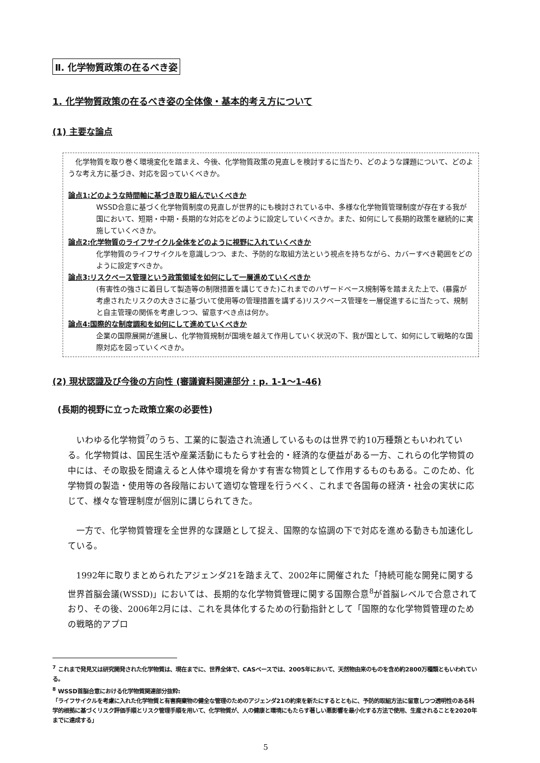Ⅱ. 化学物質政策の在るべき姿
1. 化学物質政策の在るべき姿の全体像・基本的考え方について
(1) 主要な論点
　化学物質を取り巻く環境変化を踏まえ、今後、化学物質政策の見直しを検討するに当たり、どのような課題について、どのような考え方に基づき、対応を図っていくべきか。
論点1:どのような時間軸に基づき取り組んでいくべきか
WSSD合意に基づく化学物質制度の見直しが世界的にも検討されている中、多様な化学物質管理制度が存在する我が国において、短期・中期・長期的な対応をどのように設定していくべきか。また、如何にして長期的政策を継続的に実施していくべきか。
論点2:化学物質のライフサイクル全体をどのように視野に入れていくべきか
化学物質のライフサイクルを意識しつつ、また、予防的な取組方法という視点を持ちながら、カバーすべき範囲をどのように設定すべきか。
論点3:リスクベース管理という政策領域を如何にして一層進めていくべきか
(有害性の強さに着目して製造等の制限措置を講じてきた)これまでのハザードベース規制等を踏まえた上で、(暴露が考慮されたリスクの大きさに基づいて使用等の管理措置を講ずる)リスクベース管理を一層促進するに当たって、規制と自主管理の関係を考慮しつつ、留意すべき点は何か。
論点4:国際的な制度調和を如何にして進めていくべきか
企業の国際展開が進展し、化学物質規制が国境を越えて作用していく状況の下、我が国として、如何にして戦略的な国際対応を図っていくべきか。
(2) 現状認識及び今後の方向性 (審議資料関連部分 : p. 1-1〜1-46)
(長期的視野に立った政策立案の必要性)
いわゆる化学物質<sup>7</sup>のうち、工業的に製造され流通しているものは世界で約10万種類ともいわれている。化学物質は、国民生活や産業活動にもたらす社会的・経済的な便益がある一方、これらの化学物質の中には、その取扱を間違えると人体や環境を脅かす有害な物質として作用するものもある。このため、化学物質の製造・使用等の各段階において適切な管理を行うべく、これまで各国毎の経済・社会の実状に応じて、様々な管理制度が個別に講じられてきた。
一方で、化学物質管理を全世界的な課題として捉え、国際的な協調の下で対応を進める動きも加速化している。
1992年に取りまとめられたアジェンダ21を踏まえて、2002年に開催された「持続可能な開発に関する世界首脳会議(WSSD)」においては、長期的な化学物質管理に関する国際合意<sup>8</sup>が首脳レベルで合意されており、その後、2006年2月には、これを具体化するための行動指針として「国際的な化学物質管理のための戦略的アプロ
<sup>7</sup> これまで発見又は研究開発された化学物質は、現在までに、世界全体で、CASベースでは、2005年において、天然物由来のものを含め約2800万種類ともいわれている。
<sup>8</sup> WSSD首脳合意における化学物質関連部分抜粋:
「ライフサイクルを考慮に入れた化学物質と有害廃棄物の健全な管理のためのアジェンダ21の約束を新たにするとともに、予防的取組方法に留意しつつ透明性のある科学的根拠に基づくリスク評価手順とリスク管理手順を用いて、化学物質が、人の健康と環境にもたらす著しい悪影響を最小化する方法で使用、生産されることを2020年までに達成する」
5